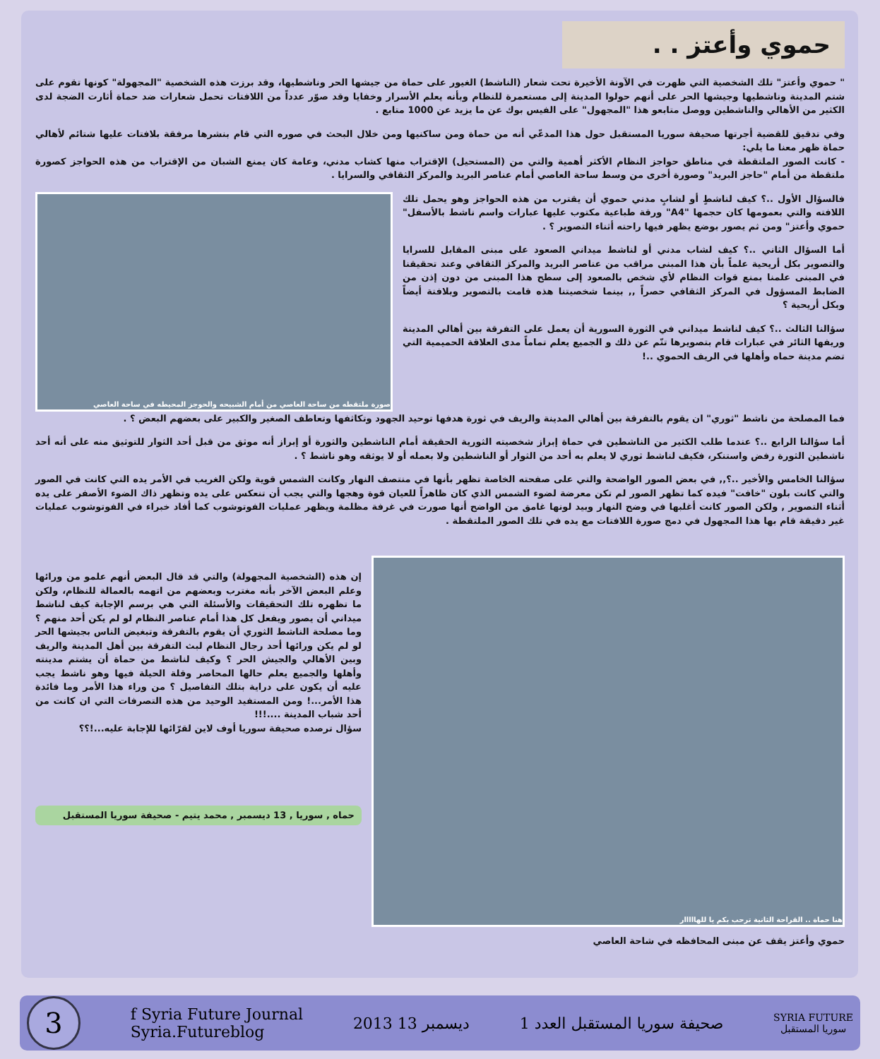حموي وأعتز . .
" حموي وأعتز" تلك الشخصية التي ظهرت في الآونة الأخيرة تحت شعار (الناشط) الغيور على حماة من جيشها الحر وناشطيها، وقد برزت هذه الشخصية "المجهولة" كونها تقوم على شتم المدينة وناشطيها وجيشها الحر على أنهم حولوا المدينة إلى مستعمرة للنظام وبأنه يعلم الأسرار وخفايا وقد صوّر عدداً من اللافتات تحمل شعارات ضد حماة أثارت الضجة لدى الكثير من الأهالي والناشطين ووصل متابعو هذا "المجهول" على الفيس بوك عن ما يزيد عن 1000 متابع .
وفي تدقيق للقضية أجرتها صحيفة سوريا المستقبل حول هذا المدعّي أنه من حماة ومن ساكنيها ومن خلال البحث في صوره التي قام بنشرها مرفقة بلافتات عليها شتائم لأهالي حماة ظهر معنا ما يلي:
- كانت الصور الملتقطة في مناطق حواجز النظام الأكثر أهمية والتي من (المستحيل) الإقتراب منها كشاب مدني، وعامة كان يمنع الشبان من الإقتراب من هذه الحواجز كصورة ملتقطة من أمام "حاجز البريد" وصورة أخرى من وسط ساحة العاصي أمام عناصر البريد والمركز الثقافي والسرايا .
فالسؤال الأول ..؟ كيف لناشطٍ أو لشابٍ مدني حموي أن يقترب من هذه الحواجز وهو يحمل تلك اللافته والتي بعمومها كان حجمها "A4" ورقة طباعية مكتوب عليها عبارات واسم ناشط بالأسفل" حموي وأعتز" ومن ثم يصور بوضع يظهر فيها راحته أثناء التصوير ؟ .
أما السؤال الثاني ..؟ كيف لشاب مدني أو لناشط ميداني الصعود على مبنى المقابل للسرايا والتصوير بكل أريحية علماً بأن هذا المبنى مراقب من عناصر البريد والمركز الثقافي وعند تحقيقنا في المبنى علمنا بمنع قوات النظام لأي شخص بالصعود إلى سطح هذا المبنى من دون إذن من الضابط المسؤول في المركز الثقافي حصراً ,, بينما شخصيتنا هذه قامت بالتصوير وبلافتة أيضاً وبكل أريحية ؟
سؤالنا الثالث ..؟ كيف لناشط ميداني في الثورة السورية أن يعمل على التفرقة بين أهالي المدينة وريفها الثائر في عبارات قام بتصويرها تنّم عن ذلك و الجميع يعلم تماماً مدى العلاقة الحميمية التي تضم مدينة حماه وأهلها في الريف الحموي ..!
صورة ملتقطه من ساحة العاصي من أمام الشبيحه والحوجز المحيطه في ساحة العاصي
فما المصلحة من ناشط "ثوري" ان يقوم بالتفرقة بين أهالي المدينة والريف في ثورة هدفها توحيد الجهود وتكاثفها وتعاطف الصغير والكبير على بعضهم البعض ؟ .
أما سؤالنا الرابع ..؟ عندما طلب الكثير من الناشطين في حماة إبراز شخصيته الثورية الحقيقة أمام الناشطين والثورة أو إبراز أنه موثق من قبل أحد الثوار للتوثيق منه على أنه أحد ناشطين الثورة رفض واستنكر، فكيف لناشط ثوري لا يعلم به أحد من الثوار أو الناشطين ولا بعمله أو لا يوثقه وهو ناشط ؟ .
سؤالنا الخامس والأخير ..؟,, في بعض الصور الواضحة والتي على صفحته الخاصة تظهر بأنها في منتصف النهار وكانت الشمس قوية ولكن الغريب في الأمر يده التي كانت في الصور والتي كانت بلون "خافت" فيده كما تظهر الصور لم تكن معرضة لضوء الشمس الذي كان ظاهراً للعيان قوة وهجها والتي يجب أن تنعكس على يده وتظهر ذاك الضوء الأصفر على يده أثناء التصوير , ولكن الصور كانت أغلبها في وضح النهار وبيد لونها غامق من الواضح أنها صورت في غرفة مظلمة ويظهر عمليات الفوتوشوب كما أفاد خبراء في الفوتوشوب عمليات غير دقيقة قام بها هذا المجهول في دمج صورة اللافتات مع يده في تلك الصور الملتقطة .
هنا حماة .. القراحة الثانية ترحب بكم يا للهااااار
حموي وأعتز يقف عن مبنى المحافظه في شاحة العاصي
إن هذه (الشخصية المجهولة) والتي قد قال البعض أنهم علمو من ورائها وعلم البعض الآخر بأنه مغترب وبعضهم من اتهمه بالعمالة للنظام، ولكن ما تظهره تلك التحقيقات والأسئلة التي هي برسم الإجابة كيف لناشط ميداني أن يصور ويفعل كل هذا أمام عناصر النظام لو لم يكن أحد منهم ؟ وما مصلحة الناشط الثوري أن يقوم بالتفرقة وتبغيض الناس بجيشها الحر لو لم يكن ورائها أحد رجال النظام لبث التفرقة بين أهل المدينة والريف وبين الأهالي والجيش الحر ؟ وكيف لناشط من حماة أن يشتم مدينته وأهلها والجميع يعلم حالها المحاصر وقلة الحيلة فيها وهو ناشط يجب عليه أن يكون على دراية بتلك التفاصيل ؟ من وراء هذا الأمر وما فائدة هذا الأمر...! ومن المستفيد الوحيد من هذه التصرفات التي ان كانت من أحد شباب المدينة ....!!!
سؤال ترصده صحيفة سوريا أوف لاين لقرّائها للإجابة عليه...!؟؟
حماه , سوريا , 13 ديسمبر , محمد يتيم - صحيفة سوريا المستقبل
3
f Syria Future Journal
Syria.Futureblog
2013 ديسمبر 13 صحيفة سوريا المستقبل العدد 1
SYRIA FUTURE
سوريا المستقبل